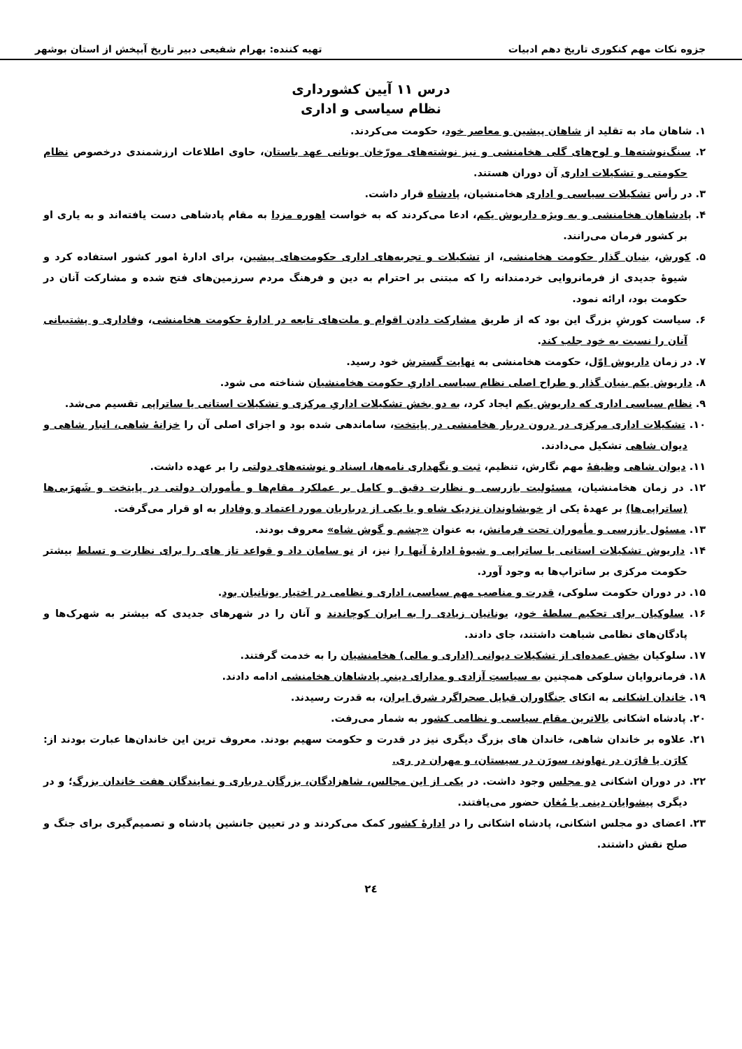جزوه نکات مهم کنکوری تاریخ دهم ادبیات تهیه کننده: بهرام شفیعی دبیر تاریخ آبپخش از استان بوشهر
درس ۱۱ آیین کشورداری
نظام سیاسی و اداری
۱. شاهان ماد به تقلید از شاهان پیشین و معاصر خود، حکومت می‌کردند.
۲. سنگ‌نوشته‌ها و لوح‌های گلی هخامنشی و نیز نوشته‌های مورّخان یونانی عهد باستان، حاوی اطلاعات ارزشمندی درخصوص نظام حکومتی و تشکیلات اداری آن دوران هستند.
۳. در رأس تشکیلات سیاسی و اداری هخامنشیان، پادشاه قرار داشت.
۴. پادشاهان هخامنشی و به ویژه داریوش یکم، ادعا می‌کردند که به خواست اهوره مزدا به مقام پادشاهی دست یافته‌اند و به یاری او بر کشور فرمان می‌رانند.
۵. کورش، بنیان گذار حکومت هخامنشی، از تشکیلات و تجربه‌های اداری حکومت‌های پیشین، برای ادارهٔ امور کشور استفاده کرد و شیوهٔ جدیدی از فرمانروایی خردمندانه را که مبتنی بر احترام به دین و فرهنگ مردم سرزمین‌های فتح شده و مشارکت آنان در حکومت بود، ارائه نمود.
۶. سیاست کورشِ بزرگ این بود که از طریق مشارکت دادن اقوام و ملت‌های تابعه در ادارهٔ حکومت هخامنشی، وفاداری و پشتیبانی آنان را نسبت به خود جلب کند.
۷. در زمان داریوش اوّل، حکومت هخامنشی به نهایت گسترش خود رسید.
۸. داریوش یکم بنیان گذار و طراح اصلی نظام سیاسی اداریِ حکومت هخامنشیان شناخته می شود.
۹. نظام سیاسی اداری که داریوش یکم ایجاد کرد، به دو بخش تشکیلات اداریِ مرکزی و تشکیلات استانی یا ساتراپی تقسیم می‌شد.
۱۰. تشکیلات اداری مرکزی در درون دربار هخامنشی در پایتخت، ساماندهی شده بود و اجزای اصلی آن را خزانهٔ شاهی، انبار شاهی و دیوان شاهی تشکیل می‌دادند.
۱۱. دیوان شاهی وظیفهٔ مهم نگارش، تنظیم، ثبت و نگهداری نامه‌ها، اسناد و نوشته‌های دولتی را بر عهده داشت.
۱۲. در زمان هخامنشیان، مسئولیت بازرسی و نظارت دقیق و کامل بر عملکرد مقام‌ها و مأموران دولتی در پایتخت و شَهرَبی‌ها (ساتراپی‌ها) بر عهدهٔ یکی از خویشاوندان نزدیک شاه و یا یکی از درباریان مورد اعتماد و وفادار به او قرار می‌گرفت.
۱۳. مسئول بازرسی و مأموران تحت فرمانش، به عنوان «چشم و گوش شاه» معروف بودند.
۱۴. داریوش تشکیلات استانی یا ساتراپی و شیوهٔ ادارهٔ آنها را نیز، از نو سامان داد و قواعد تاز های را برای نظارت و تسلط بیشتر حکومت مرکزی بر ساتراپ‌ها به وجود آورد.
۱۵. در دوران حکومت سلوکی، قدرت و مناصب مهم سیاسی، اداری و نظامی در اختیار یونانیان بود.
۱۶. سلوکیان برای تحکیم سلطهٔ خود، یونانیان زیادی را به ایران کوچاندند و آنان را در شهرهای جدیدی که بیشتر به شهرک‌ها و پادگان‌های نظامی شباهت داشتند، جای دادند.
۱۷. سلوکیان بخش عمده‌ای از تشکیلات دیوانی (اداری و مالی) هخامنشیان را به خدمت گرفتند.
۱۸. فرمانروایان سلوکی همچنین به سیاستِ آزادی و مدارای دینیِ پادشاهان هخامنشی ادامه دادند.
۱۹. خاندان اشکانی به اتکای جنگاوران قبایل صحراگرد شرق ایران، به قدرت رسیدند.
۲۰. پادشاه اشکانی بالاترین مقام سیاسی و نظامی کشور به شمار می‌رفت.
۲۱. علاوه بر خاندان شاهی، خاندان های بزرگ دیگری نیز در قدرت و حکومت سهیم بودند. معروف ترین این خاندان‌ها عبارت بودند از: کارَن یا قارَن در نهاوند، سورَن در سیستان، و مهران در ری.
۲۲. در دوران اشکانی دو مجلس وجود داشت. در یکی از این مجالس، شاهزادگان، بزرگان درباری و نمایندگان هفت خاندان بزرگ؛ و در دیگری پیشوایان دینی یا مُغان حضور می‌یافتند.
۲۳. اعضای دو مجلس اشکانی، پادشاه اشکانی را در ادارهٔ کشور کمک می‌کردند و در تعیین جانشین پادشاه و تصمیم‌گیری برای جنگ و صلح نقش داشتند.
۲٤